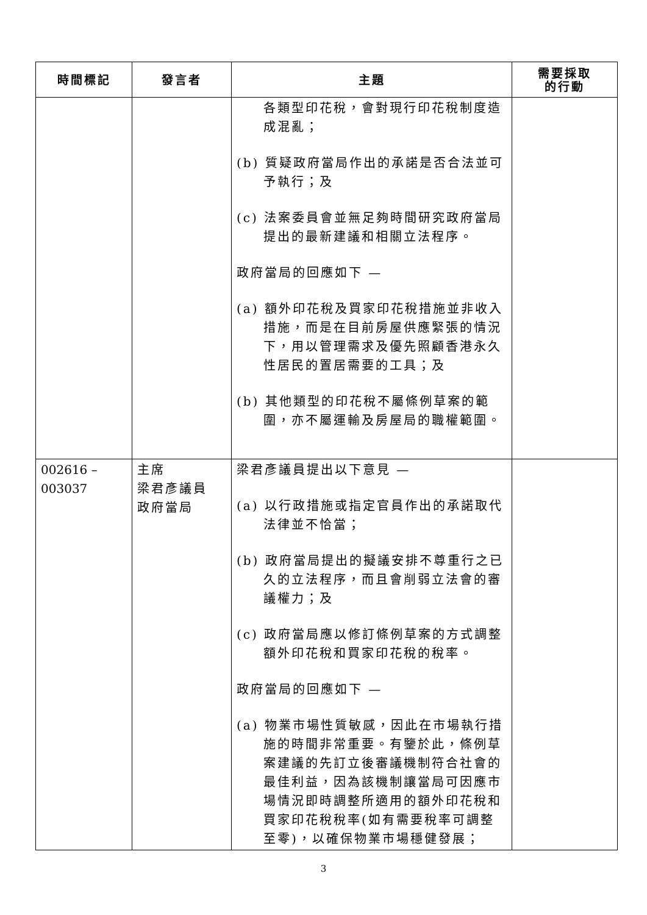| 時間標記 | 發言者 | 主題 | 需要採取 的行動 |
| --- | --- | --- | --- |
| | | 各類型印花稅，會對現行印花稅制度造成混亂； (b) 質疑政府當局作出的承諾是否合法並可予執行；及 (c) 法案委員會並無足夠時間研究政府當局提出的最新建議和相關立法程序。 政府當局的回應如下 — (a) 額外印花稅及買家印花稅措施並非收入措施，而是在目前房屋供應緊張的情況下，用以管理需求及優先照顧香港永久性居民的置居需要的工具；及 (b) 其他類型的印花稅不屬條例草案的範圍，亦不屬運輸及房屋局的職權範圍。 | |
| 002616 – 003037 | 主席 梁君彥議員 政府當局 | 梁君彥議員提出以下意見 — (a) 以行政措施或指定官員作出的承諾取代法律並不恰當； (b) 政府當局提出的擬議安排不尊重行之已久的立法程序，而且會削弱立法會的審議權力；及 (c) 政府當局應以修訂條例草案的方式調整額外印花稅和買家印花稅的稅率。 政府當局的回應如下 — (a) 物業市場性質敏感，因此在市場執行措施的時間非常重要。有鑒於此，條例草案建議的先訂立後審議機制符合社會的最佳利益，因為該機制讓當局可因應市場情況即時調整所適用的額外印花稅和買家印花稅稅率(如有需要稅率可調整至零)，以確保物業市場穩健發展； | |
3